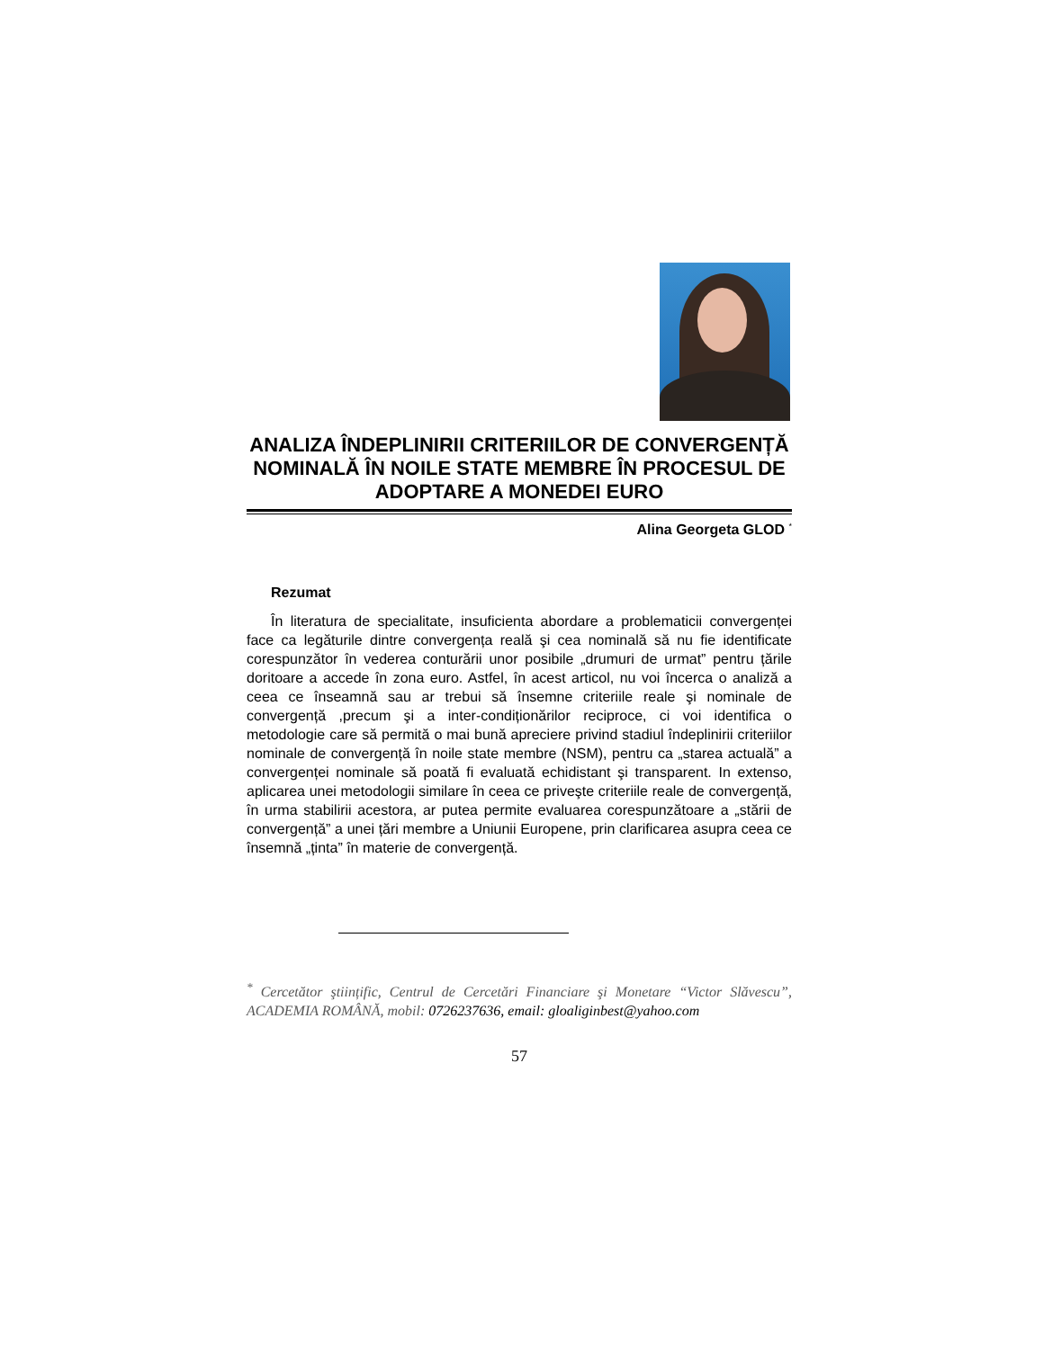ANALIZA ÎNDEPLINIRII CRITERIILOR DE CONVERGENȚĂ NOMINALĂ ÎN NOILE STATE MEMBRE ÎN PROCESUL DE ADOPTARE A MONEDEI EURO
Alina Georgeta GLOD <sup>*</sup>
Rezumat
În literatura de specialitate, insuficienta abordare a problematicii convergenței face ca legăturile dintre convergența reală şi cea nominală să nu fie identificate corespunzător în vederea conturării unor posibile „drumuri de urmat” pentru țările doritoare a accede în zona euro. Astfel, în acest articol, nu voi încerca o analiză a ceea ce înseamnă sau ar trebui să însemne criteriile reale şi nominale de convergență ,precum şi a inter-condiționărilor reciproce, ci voi identifica o metodologie care să permită o mai bună apreciere privind stadiul îndeplinirii criteriilor nominale de convergență în noile state membre (NSM), pentru ca „starea actuală” a convergenței nominale să poată fi evaluată echidistant şi transparent. In extenso, aplicarea unei metodologii similare în ceea ce priveşte criteriile reale de convergență, în urma stabilirii acestora, ar putea permite evaluarea corespunzătoare a „stării de convergență” a unei țări membre a Uniunii Europene, prin clarificarea asupra ceea ce însemnă „ținta” în materie de convergență.
<sup>*</sup> Cercetător ştiințific, Centrul de Cercetări Financiare şi Monetare “Victor Slăvescu”, ACADEMIA ROMÂNĂ, mobil: 0726237636, email: gloaliginbest@yahoo.com
57